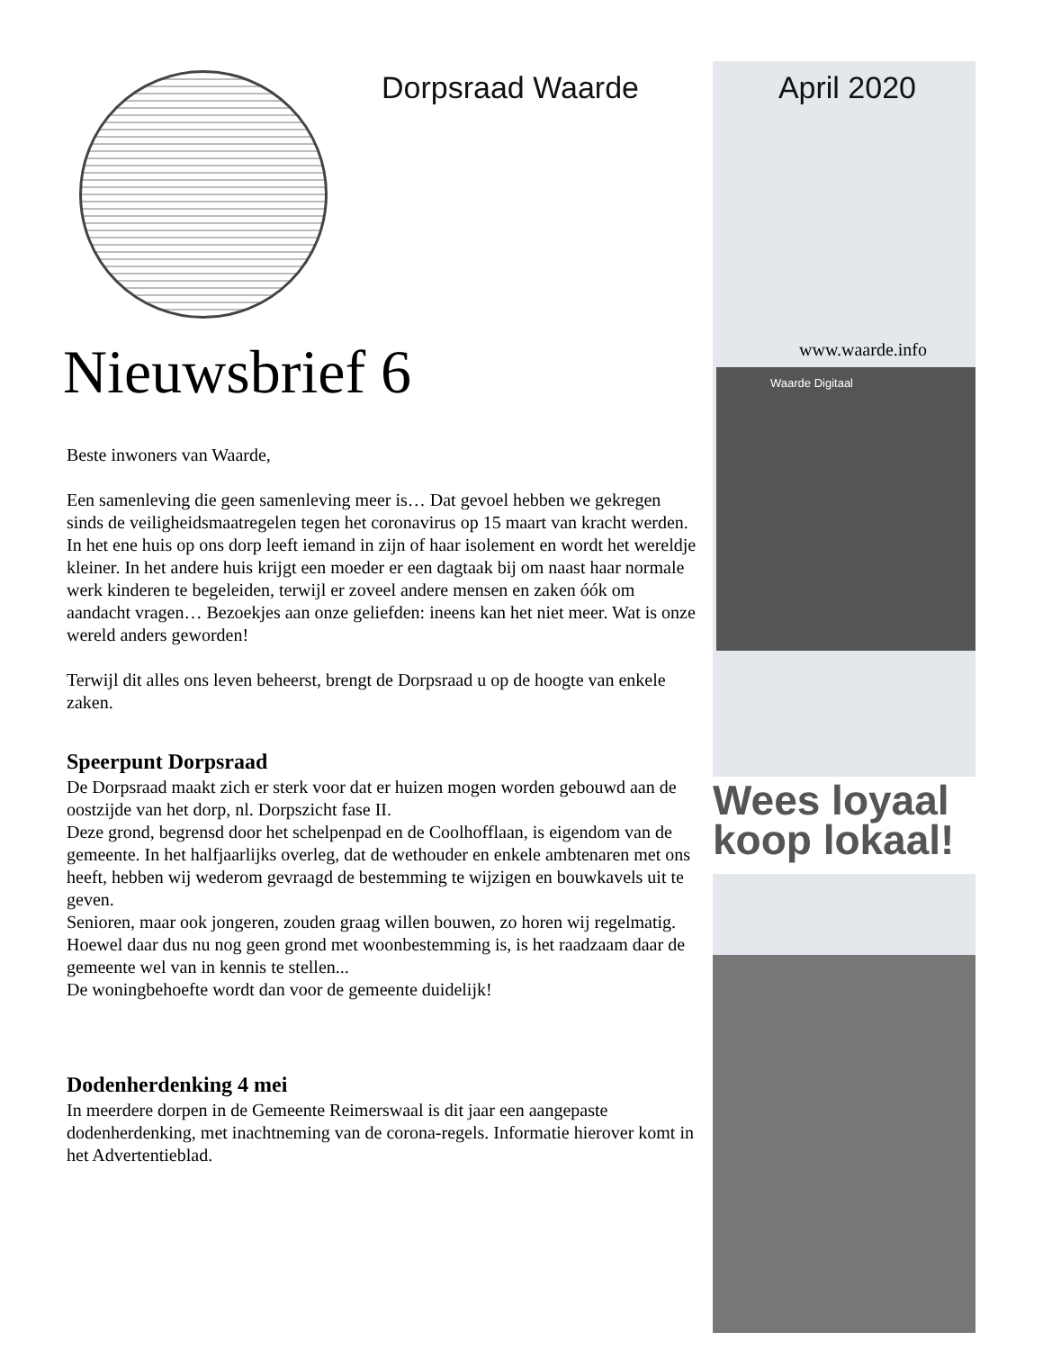Dorpsraad Waarde
Nieuwsbrief 6
Beste inwoners van Waarde,
Een samenleving die geen samenleving meer is… Dat gevoel hebben we gekregen sinds de veiligheidsmaatregelen tegen het coronavirus op 15 maart van kracht werden. In het ene huis op ons dorp leeft iemand in zijn of haar isolement en wordt het wereldje kleiner. In het andere huis krijgt een moeder er een dagtaak bij om naast haar normale werk kinderen te begeleiden, terwijl er zoveel andere mensen en zaken óók om aandacht vragen… Bezoekjes aan onze geliefden: ineens kan het niet meer. Wat is onze wereld anders geworden!
Terwijl dit alles ons leven beheerst, brengt de Dorpsraad u op de hoogte van enkele zaken.
Speerpunt Dorpsraad
De Dorpsraad maakt zich er sterk voor dat er huizen mogen worden gebouwd aan de oostzijde van het dorp, nl. Dorpszicht fase II.
Deze grond, begrensd door het schelpenpad en de Coolhofflaan, is eigendom van de gemeente. In het halfjaarlijks overleg, dat de wethouder en enkele ambtenaren met ons heeft, hebben wij wederom gevraagd de bestemming te wijzigen en bouwkavels uit te geven.
Senioren, maar ook jongeren, zouden graag willen bouwen, zo horen wij regelmatig. Hoewel daar dus nu nog geen grond met woonbestemming is, is het raadzaam daar de gemeente wel van in kennis te stellen...
De woningbehoefte wordt dan voor de gemeente duidelijk!
Dodenherdenking 4 mei
In meerdere dorpen in de Gemeente Reimerswaal is dit jaar een aangepaste dodenherdenking, met inachtneming van de corona-regels. Informatie hierover komt in het Advertentieblad.
April 2020
www.waarde.info
Waarde Digitaal
Wees loyaal
koop lokaal!